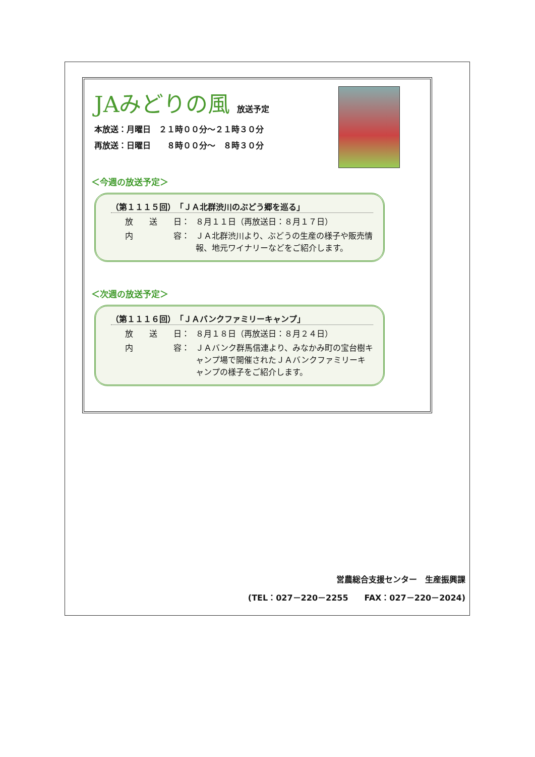JAみどりの風 放送予定
本放送：月曜日　２１時００分～２１時３０分
再放送：日曜日　　８時００分～　８時３０分
＜今週の放送予定＞
（第１１１５回）　「ＪＡ北群渋川のぶどう郷を巡る」
放　　送　　日： ８月１１日（再放送日：８月１７日）
内　　　　　容： ＪＡ北群渋川より、ぶどうの生産の様子や販売情報、地元ワイナリーなどをご紹介します。
＜次週の放送予定＞
（第１１１６回）　「ＪＡバンクファミリーキャンプ」
放　　送　　日： ８月１８日（再放送日：８月２４日）
内　　　　　容： ＪＡバンク群馬信連より、みなかみ町の宝台樹キャンプ場で開催されたＪＡバンクファミリーキャンプの様子をご紹介します。
営農総合支援センター　生産振興課
(TEL：027－220－2255　　FAX：027－220－2024)